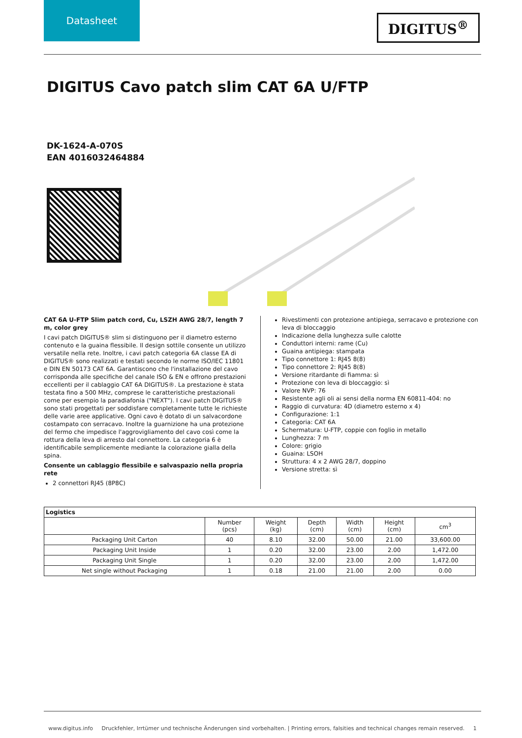Datasheet
DIGITUS<sup>®</sup>
DIGITUS Cavo patch slim CAT 6A U/FTP
DK-1624-A-070S
EAN 4016032464884
CAT 6A U-FTP Slim patch cord, Cu, LSZH AWG 28/7, length 7 m, color grey
I cavi patch DIGITUS® slim si distinguono per il diametro esterno contenuto e la guaina flessibile. Il design sottile consente un utilizzo versatile nella rete. Inoltre, i cavi patch categoria 6A classe EA di DIGITUS® sono realizzati e testati secondo le norme ISO/IEC 11801 e DIN EN 50173 CAT 6A. Garantiscono che l'installazione del cavo corrisponda alle specifiche del canale ISO & EN e offrono prestazioni eccellenti per il cablaggio CAT 6A DIGITUS®. La prestazione è stata testata fino a 500 MHz, comprese le caratteristiche prestazionali come per esempio la paradiafonia ("NEXT"). I cavi patch DIGITUS® sono stati progettati per soddisfare completamente tutte le richieste delle varie aree applicative. Ogni cavo è dotato di un salvacordone costampato con serracavo. Inoltre la guarnizione ha una protezione del fermo che impedisce l'aggrovigliamento del cavo così come la rottura della leva di arresto dal connettore. La categoria 6 è identificabile semplicemente mediante la colorazione gialla della spina.
Consente un cablaggio flessibile e salvaspazio nella propria rete
2 connettori RJ45 (8P8C)
Rivestimenti con protezione antipiega, serracavo e protezione con leva di bloccaggio
Indicazione della lunghezza sulle calotte
Conduttori interni: rame (Cu)
Guaina antipiega: stampata
Tipo connettore 1: RJ45 8(8)
Tipo connettore 2: RJ45 8(8)
Versione ritardante di fiamma: sì
Protezione con leva di bloccaggio: sì
Valore NVP: 76
Resistente agli oli ai sensi della norma EN 60811-404: no
Raggio di curvatura: 4D (diametro esterno x 4)
Configurazione: 1:1
Categoria: CAT 6A
Schermatura: U-FTP, coppie con foglio in metallo
Lunghezza: 7 m
Colore: grigio
Guaina: LSOH
Struttura: 4 x 2 AWG 28/7, doppino
Versione stretta: sì
| Logistics | | | | | | |
| --- | --- | --- | --- | --- | --- | --- |
| | Number (pcs) | Weight (kg) | Depth (cm) | Width (cm) | Height (cm) | cm<sup>3</sup> |
| Packaging Unit Carton | 40 | 8.10 | 32.00 | 50.00 | 21.00 | 33,600.00 |
| Packaging Unit Inside | 1 | 0.20 | 32.00 | 23.00 | 2.00 | 1,472.00 |
| Packaging Unit Single | 1 | 0.20 | 32.00 | 23.00 | 2.00 | 1,472.00 |
| Net single without Packaging | 1 | 0.18 | 21.00 | 21.00 | 2.00 | 0.00 |
www.digitus.info Druckfehler, Irrtümer und technische Änderungen sind vorbehalten. | Printing errors, falsities and technical changes remain reserved. 1